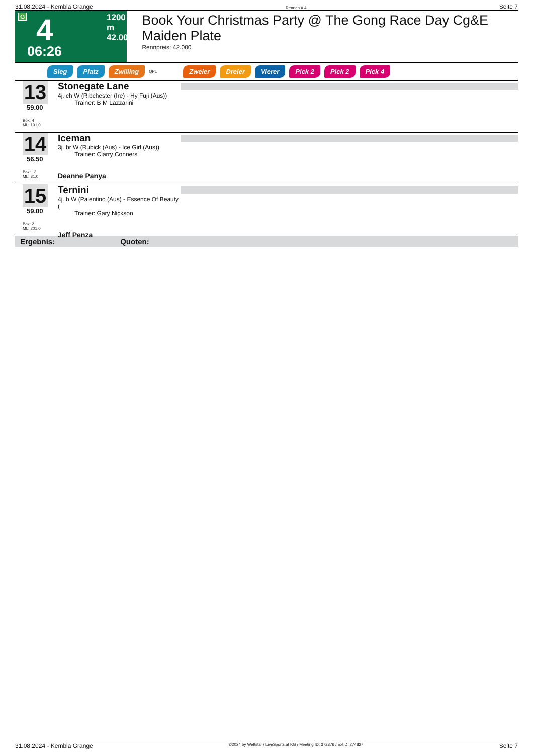31.08.2024 - Kembla Grange Rennen # 4 Seite 7
G 4 1200 m
42.000
06:26
Book Your Christmas Party @ The Gong Race Day Cg&E Maiden Plate
Rennpreis: 42.000
Sieg Platz Zwilling QPL Zweier Dreier Vierer Pick 2 Pick 2 Pick 4
13
59.00
Box: 4
ML: 101,0
Stonegate Lane
4j. ch W (Ribchester (Ire) - Hy Fuji (Aus))
Trainer: B M Lazzarini
14
56.50
Box: 13
ML: 31,0
Iceman
3j. br W (Rubick (Aus) - Ice Girl (Aus))
Trainer: Clarry Conners
Deanne Panya
15
59.00
Box: 2
ML: 201,0
Ternini
4j. b W (Palentino (Aus) - Essence Of Beauty (
Trainer: Gary Nickson
Jeff Penza
Ergebnis: Quoten:
31.08.2024 - Kembla Grange ©2024 by Wettstar / LiveSports.at KG / Meeting ID: 372876 / ExtID: 274827 Seite 7